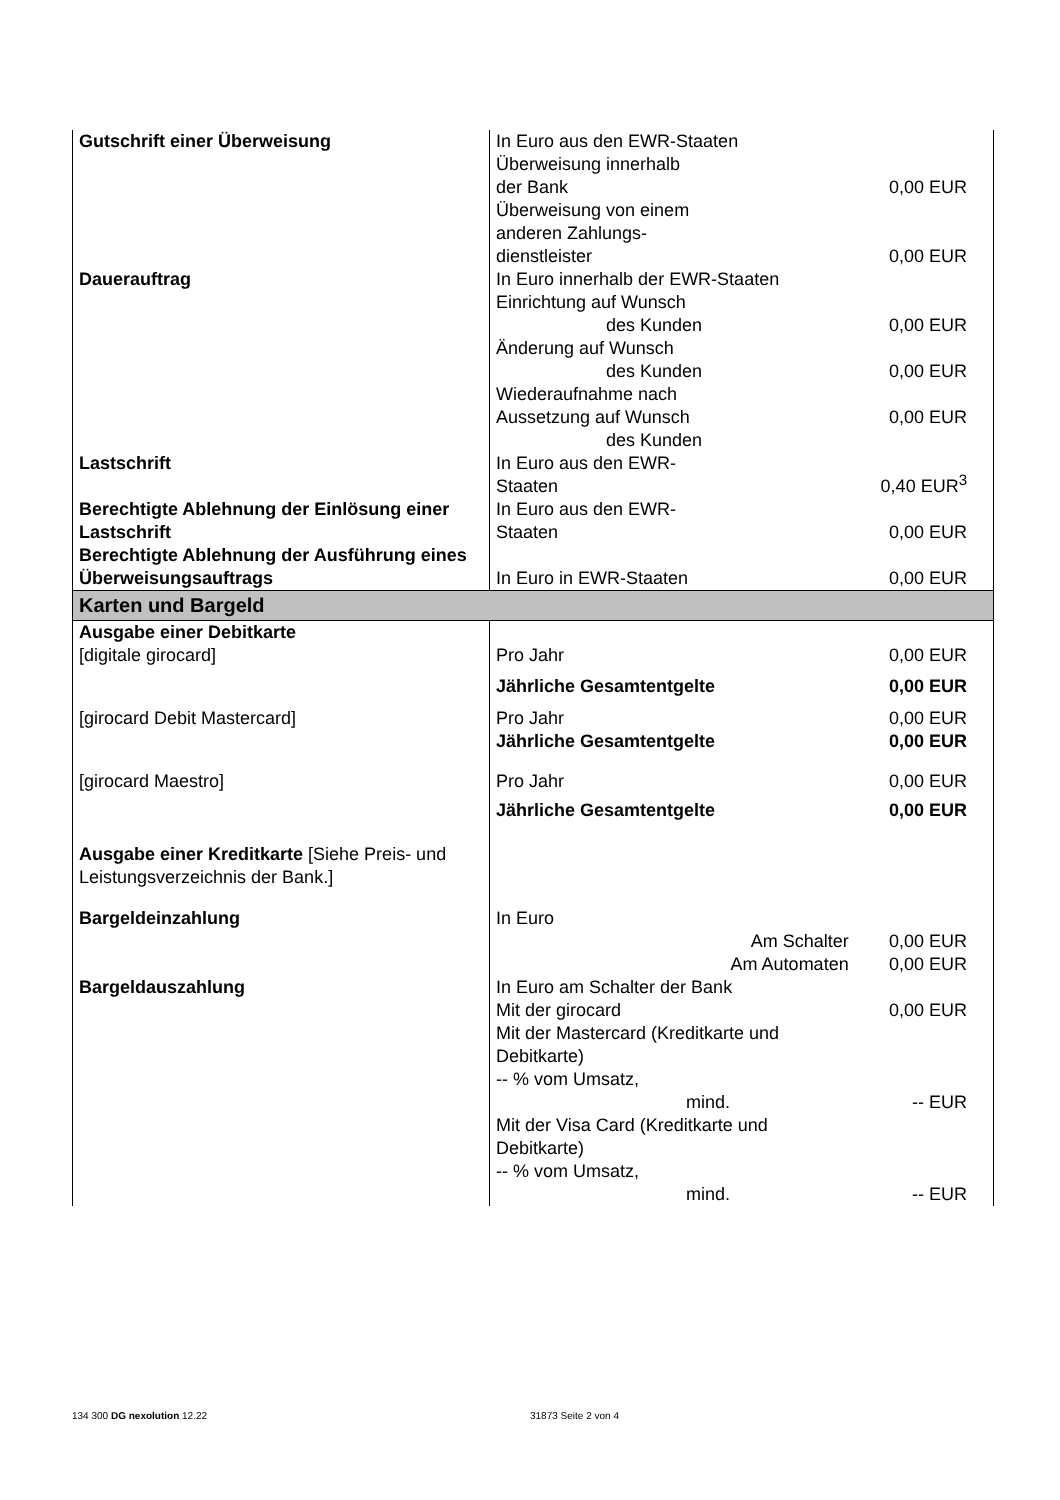| Gutschrift einer Überweisung | In Euro aus den EWR-Staaten | |
| | Überweisung innerhalb der Bank | 0,00 EUR |
| | Überweisung von einem anderen Zahlungs- dienstleister | 0,00 EUR |
| Dauerauftrag | In Euro innerhalb der EWR-Staaten | |
| | Einrichtung auf Wunsch des Kunden | 0,00 EUR |
| | Änderung auf Wunsch des Kunden | 0,00 EUR |
| | Wiederaufnahme nach Aussetzung auf Wunsch des Kunden | 0,00 EUR |
| Lastschrift | In Euro aus den EWR- Staaten | 0,40 EUR<sup>3</sup> |
| Berechtigte Ablehnung der Einlösung einer Lastschrift | In Euro aus den EWR- Staaten | 0,00 EUR |
| Berechtigte Ablehnung der Ausführung eines Überweisungsauftrags | In Euro in EWR-Staaten | 0,00 EUR |
| Karten und Bargeld | | |
| Ausgabe einer Debitkarte | | |
| [digitale girocard] | Pro Jahr | 0,00 EUR |
| | Jährliche Gesamtentgelte | 0,00 EUR |
| [girocard Debit Mastercard] | Pro Jahr | 0,00 EUR |
| | Jährliche Gesamtentgelte | 0,00 EUR |
| [girocard Maestro] | Pro Jahr | 0,00 EUR |
| | Jährliche Gesamtentgelte | 0,00 EUR |
| Ausgabe einer Kreditkarte [Siehe Preis- und Leistungsverzeichnis der Bank.] | | |
| Bargeldeinzahlung | In Euro | |
| | Am Schalter | 0,00 EUR |
| | Am Automaten | 0,00 EUR |
| Bargeldauszahlung | In Euro am Schalter der Bank Mit der girocard | 0,00 EUR |
| | Mit der Mastercard (Kreditkarte und Debitkarte) -- % vom Umsatz, mind. | -- EUR |
| | Mit der Visa Card (Kreditkarte und Debitkarte) -- % vom Umsatz, mind. | -- EUR |
134 300 DG nexolution 12.22 31873 Seite 2 von 4